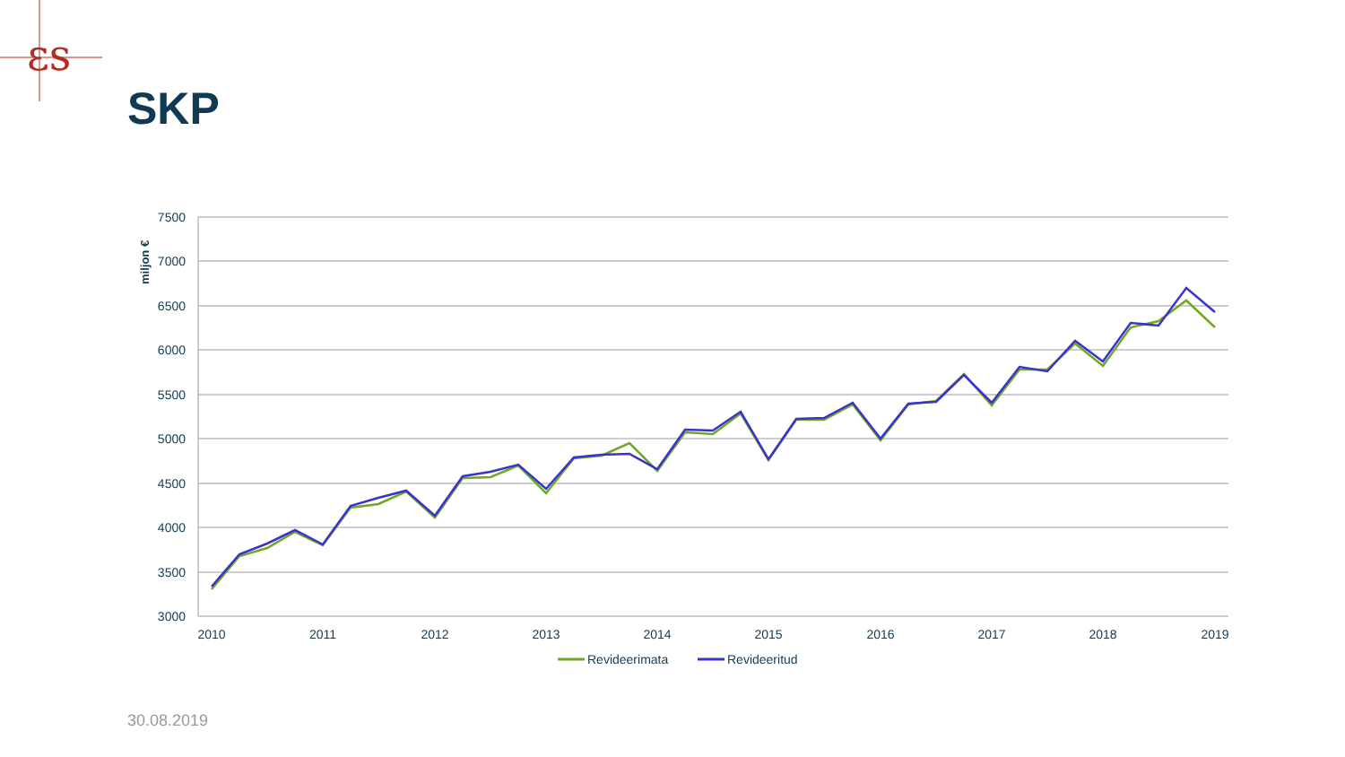εs
SKP
7500
7000
6500
6000
5500
5000
4500
4000
3500
3000
miljon €
2010
2011
2012
2013
2014
2015
2016
2017
2018
2019
Revideerimata
Revideeritud
30.08.2019